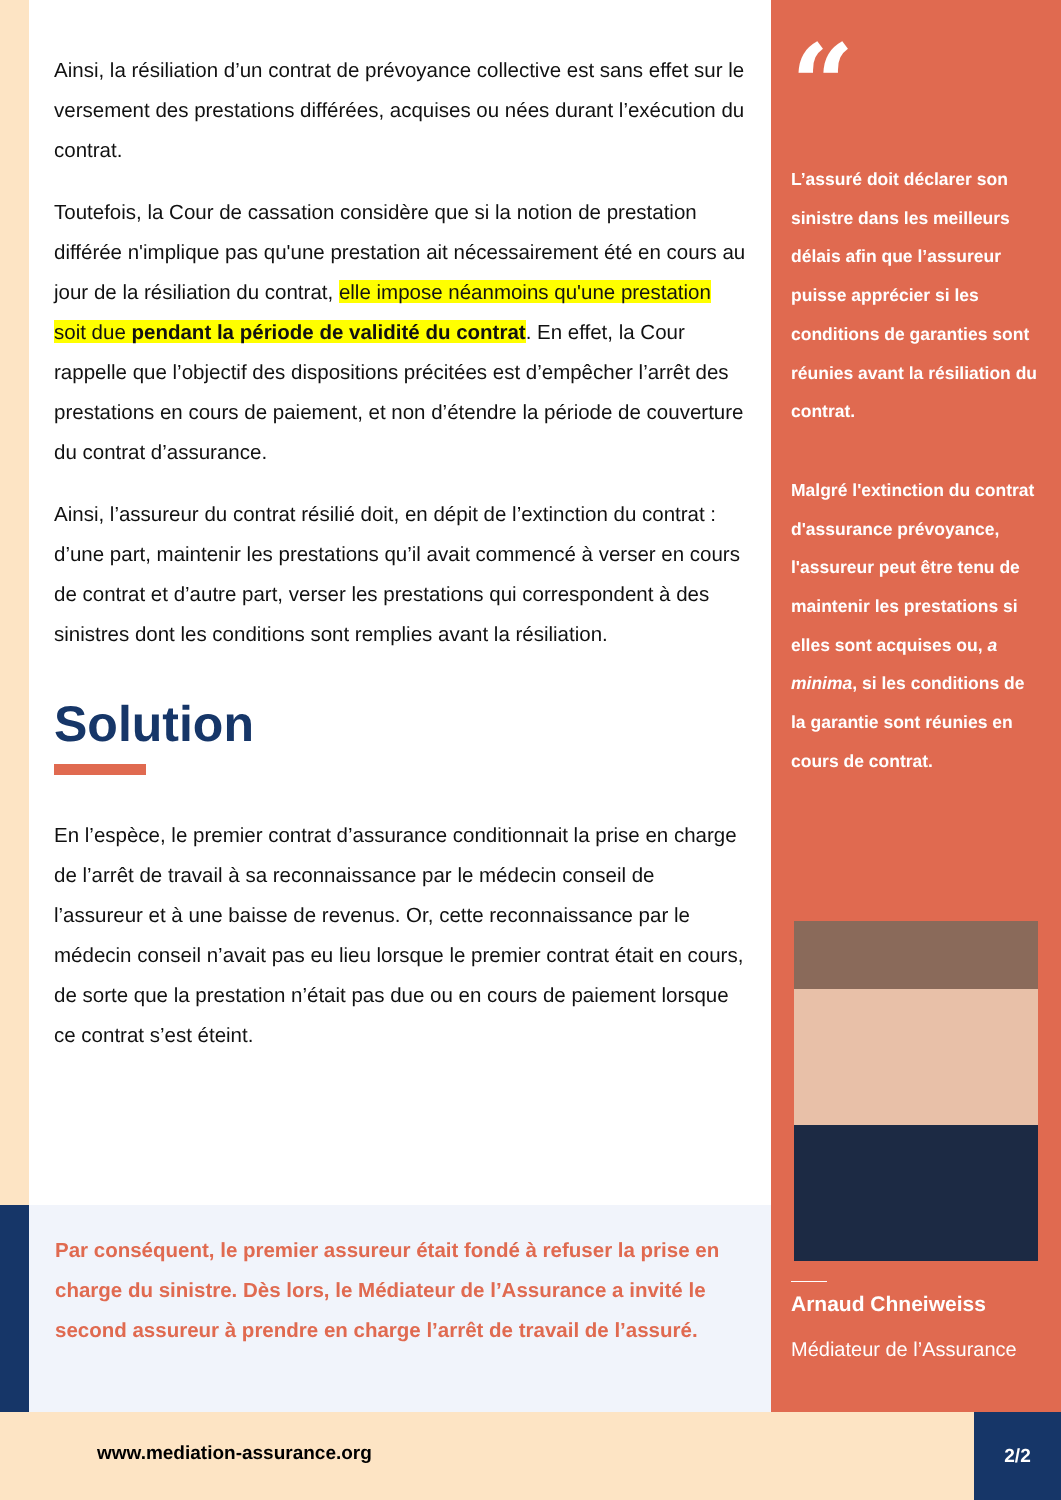Ainsi, la résiliation d’un contrat de prévoyance collective est sans effet sur le versement des prestations différées, acquises ou nées durant l’exécution du contrat.
Toutefois, la Cour de cassation considère que si la notion de prestation différée n'implique pas qu'une prestation ait nécessairement été en cours au jour de la résiliation du contrat, elle impose néanmoins qu'une prestation soit due pendant la période de validité du contrat. En effet, la Cour rappelle que l’objectif des dispositions précitées est d’empêcher l’arrêt des prestations en cours de paiement, et non d’étendre la période de couverture du contrat d’assurance.
Ainsi, l’assureur du contrat résilié doit, en dépit de l’extinction du contrat : d’une part, maintenir les prestations qu’il avait commencé à verser en cours de contrat et d’autre part, verser les prestations qui correspondent à des sinistres dont les conditions sont remplies avant la résiliation.
Solution
En l’espèce, le premier contrat d’assurance conditionnait la prise en charge de l’arrêt de travail à sa reconnaissance par le médecin conseil de l’assureur et à une baisse de revenus. Or, cette reconnaissance par le médecin conseil n’avait pas eu lieu lorsque le premier contrat était en cours, de sorte que la prestation n’était pas due ou en cours de paiement lorsque ce contrat s’est éteint.
Par conséquent, le premier assureur était fondé à refuser la prise en charge du sinistre. Dès lors, le Médiateur de l’Assurance a invité le second assureur à prendre en charge l’arrêt de travail de l’assuré.
“
L’assuré doit déclarer son sinistre dans les meilleurs délais afin que l’assureur puisse apprécier si les conditions de garanties sont réunies avant la résiliation du contrat.
Malgré l'extinction du contrat d'assurance prévoyance, l'assureur peut être tenu de maintenir les prestations si elles sont acquises ou, a minima, si les conditions de la garantie sont réunies en cours de contrat.
Arnaud Chneiweiss
Médiateur de l’Assurance
www.mediation-assurance.org
2/2